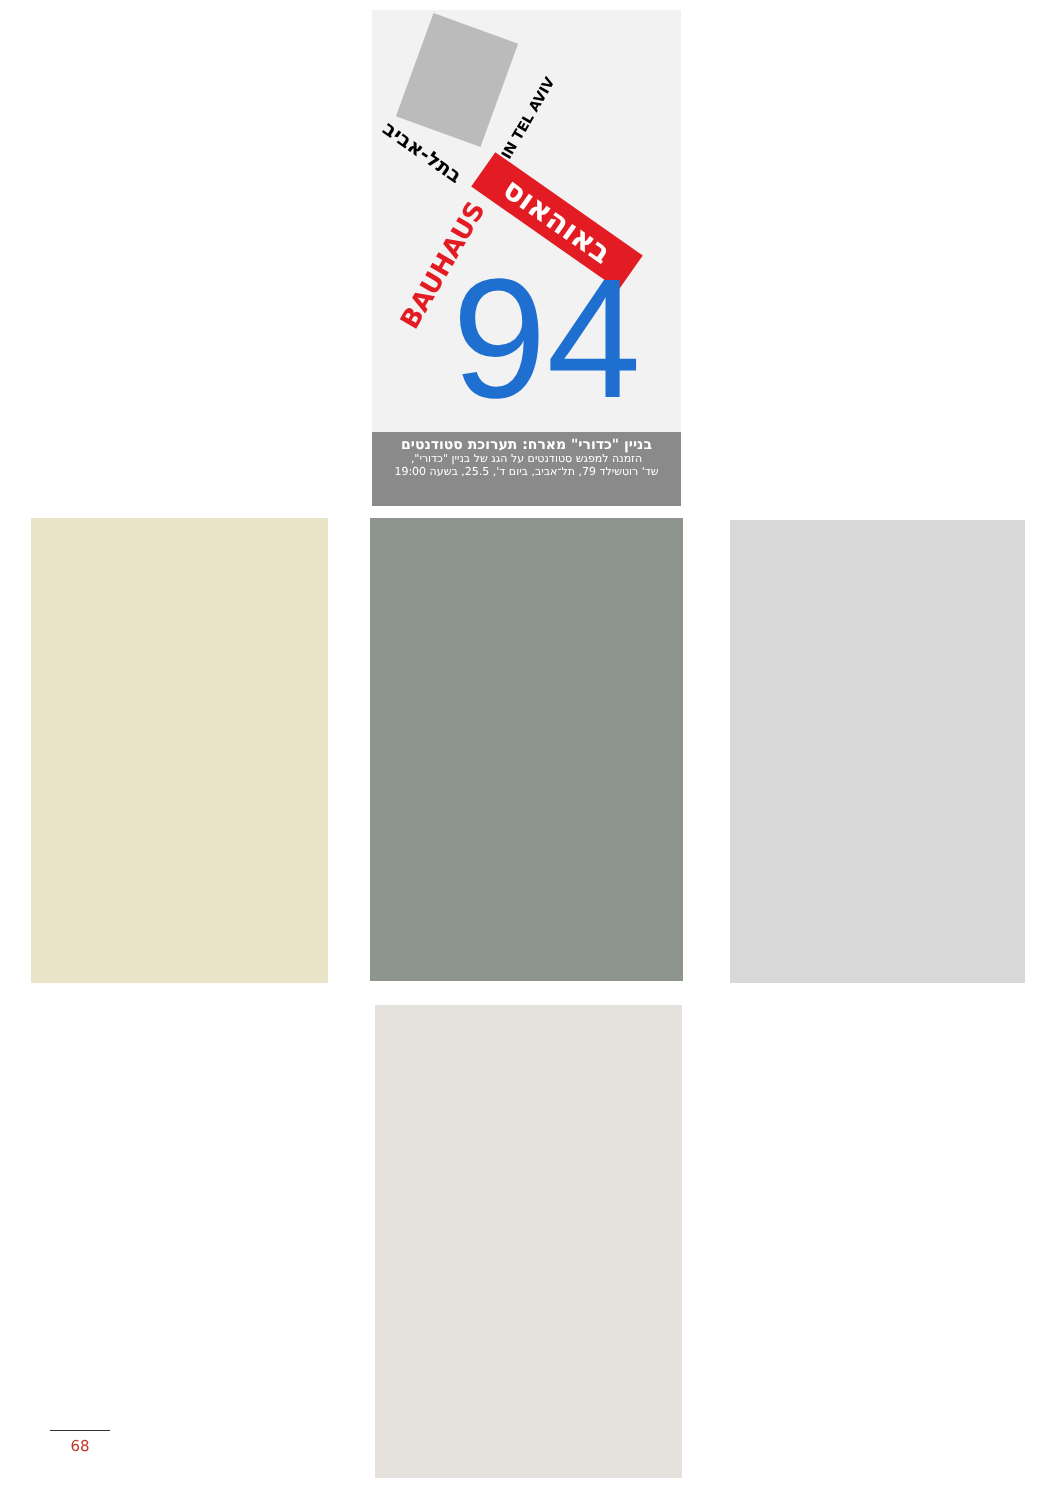בתל-אביב
IN TEL AVIV
באוהאוס
BAUHAUS 94
בניין "כדורי" מארח: תערוכת סטודנטים
הזמנה למפגש סטודנטים על הגג של בניין "כדורי",
שד' רוטשילד 79, תל־אביב, ביום ד', 25.5, בשעה 19:00
68